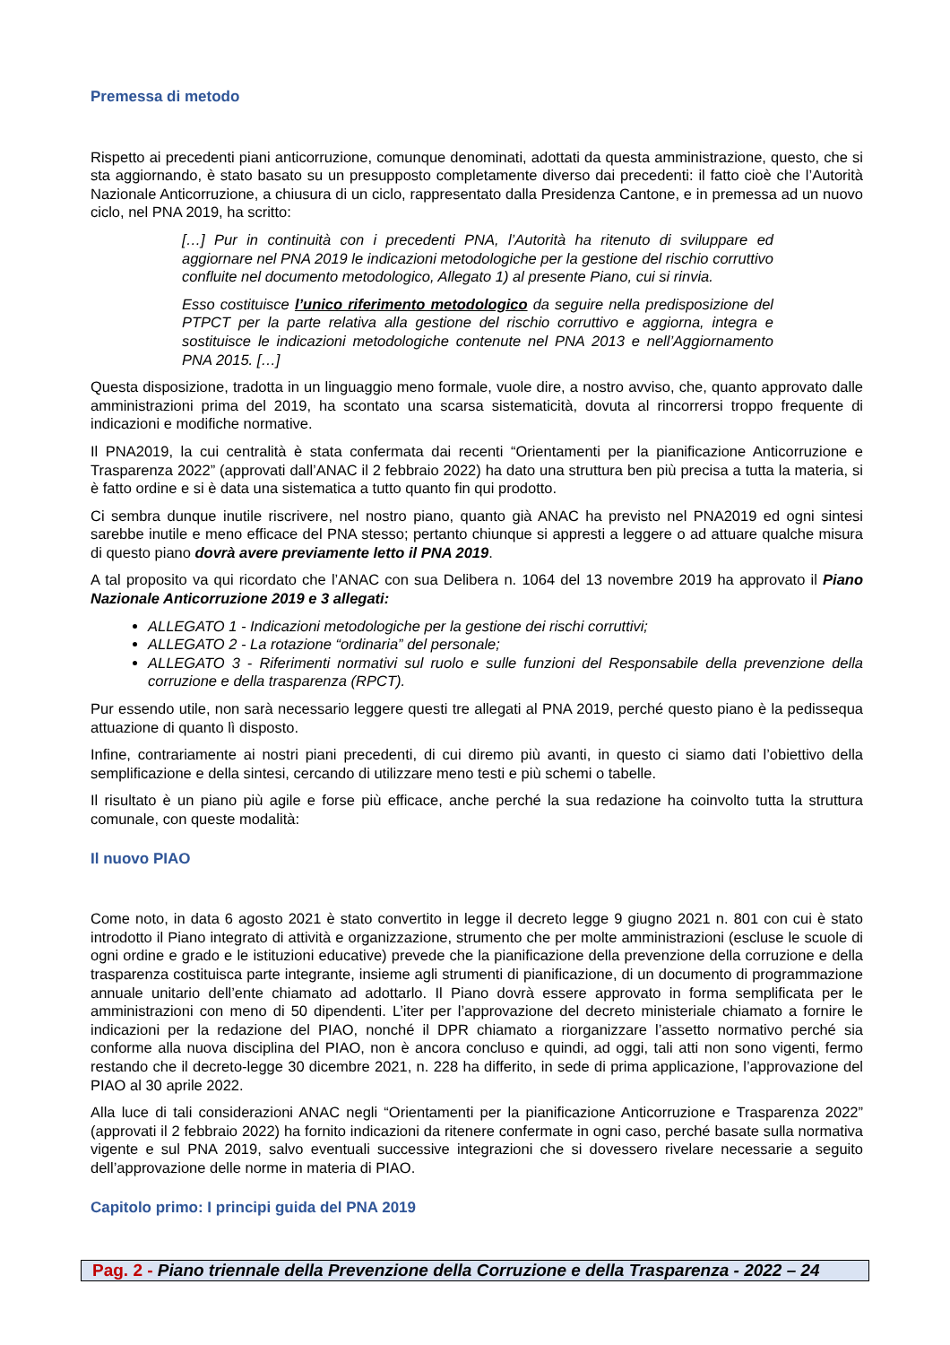Premessa di metodo
Rispetto ai precedenti piani anticorruzione, comunque denominati, adottati da questa amministrazione, questo, che si sta aggiornando, è stato basato su un presupposto completamente diverso dai precedenti: il fatto cioè che l’Autorità Nazionale Anticorruzione, a chiusura di un ciclo, rappresentato dalla Presidenza Cantone, e in premessa ad un nuovo ciclo, nel PNA 2019, ha scritto:
[…] Pur in continuità con i precedenti PNA, l’Autorità ha ritenuto di sviluppare ed aggiornare nel PNA 2019 le indicazioni metodologiche per la gestione del rischio corruttivo confluite nel documento metodologico, Allegato 1) al presente Piano, cui si rinvia.
Esso costituisce l’unico riferimento metodologico da seguire nella predisposizione del PTPCT per la parte relativa alla gestione del rischio corruttivo e aggiorna, integra e sostituisce le indicazioni metodologiche contenute nel PNA 2013 e nell’Aggiornamento PNA 2015. […]
Questa disposizione, tradotta in un linguaggio meno formale, vuole dire, a nostro avviso, che, quanto approvato dalle amministrazioni prima del 2019, ha scontato una scarsa sistematicità, dovuta al rincorrersi troppo frequente di indicazioni e modifiche normative.
Il PNA2019, la cui centralità è stata confermata dai recenti “Orientamenti per la pianificazione Anticorruzione e Trasparenza 2022” (approvati dall’ANAC il 2 febbraio 2022) ha dato una struttura ben più precisa a tutta la materia, si è fatto ordine e si è data una sistematica a tutto quanto fin qui prodotto.
Ci sembra dunque inutile riscrivere, nel nostro piano, quanto già ANAC ha previsto nel PNA2019 ed ogni sintesi sarebbe inutile e meno efficace del PNA stesso; pertanto chiunque si appresti a leggere o ad attuare qualche misura di questo piano dovrà avere previamente letto il PNA 2019.
A tal proposito va qui ricordato che l’ANAC con sua Delibera n. 1064 del 13 novembre 2019 ha approvato il Piano Nazionale Anticorruzione 2019 e 3 allegati:
ALLEGATO 1 - Indicazioni metodologiche per la gestione dei rischi corruttivi;
ALLEGATO 2 - La rotazione “ordinaria” del personale;
ALLEGATO 3 - Riferimenti normativi sul ruolo e sulle funzioni del Responsabile della prevenzione della corruzione e della trasparenza (RPCT).
Pur essendo utile, non sarà necessario leggere questi tre allegati al PNA 2019, perché questo piano è la pedissequa attuazione di quanto lì disposto.
Infine, contrariamente ai nostri piani precedenti, di cui diremo più avanti, in questo ci siamo dati l’obiettivo della semplificazione e della sintesi, cercando di utilizzare meno testi e più schemi o tabelle.
Il risultato è un piano più agile e forse più efficace, anche perché la sua redazione ha coinvolto tutta la struttura comunale, con queste modalità:
Il nuovo PIAO
Come noto, in data 6 agosto 2021 è stato convertito in legge il decreto legge 9 giugno 2021 n. 801 con cui è stato introdotto il Piano integrato di attività e organizzazione, strumento che per molte amministrazioni (escluse le scuole di ogni ordine e grado e le istituzioni educative) prevede che la pianificazione della prevenzione della corruzione e della trasparenza costituisca parte integrante, insieme agli strumenti di pianificazione, di un documento di programmazione annuale unitario dell’ente chiamato ad adottarlo. Il Piano dovrà essere approvato in forma semplificata per le amministrazioni con meno di 50 dipendenti. L’iter per l’approvazione del decreto ministeriale chiamato a fornire le indicazioni per la redazione del PIAO, nonché il DPR chiamato a riorganizzare l’assetto normativo perché sia conforme alla nuova disciplina del PIAO, non è ancora concluso e quindi, ad oggi, tali atti non sono vigenti, fermo restando che il decreto-legge 30 dicembre 2021, n. 228 ha differito, in sede di prima applicazione, l’approvazione del PIAO al 30 aprile 2022.
Alla luce di tali considerazioni ANAC negli “Orientamenti per la pianificazione Anticorruzione e Trasparenza 2022” (approvati il 2 febbraio 2022) ha fornito indicazioni da ritenere confermate in ogni caso, perché basate sulla normativa vigente e sul PNA 2019, salvo eventuali successive integrazioni che si dovessero rivelare necessarie a seguito dell’approvazione delle norme in materia di PIAO.
Capitolo primo: I principi guida del PNA 2019
Pag. 2 - Piano triennale della Prevenzione della Corruzione e della Trasparenza - 2022 – 24